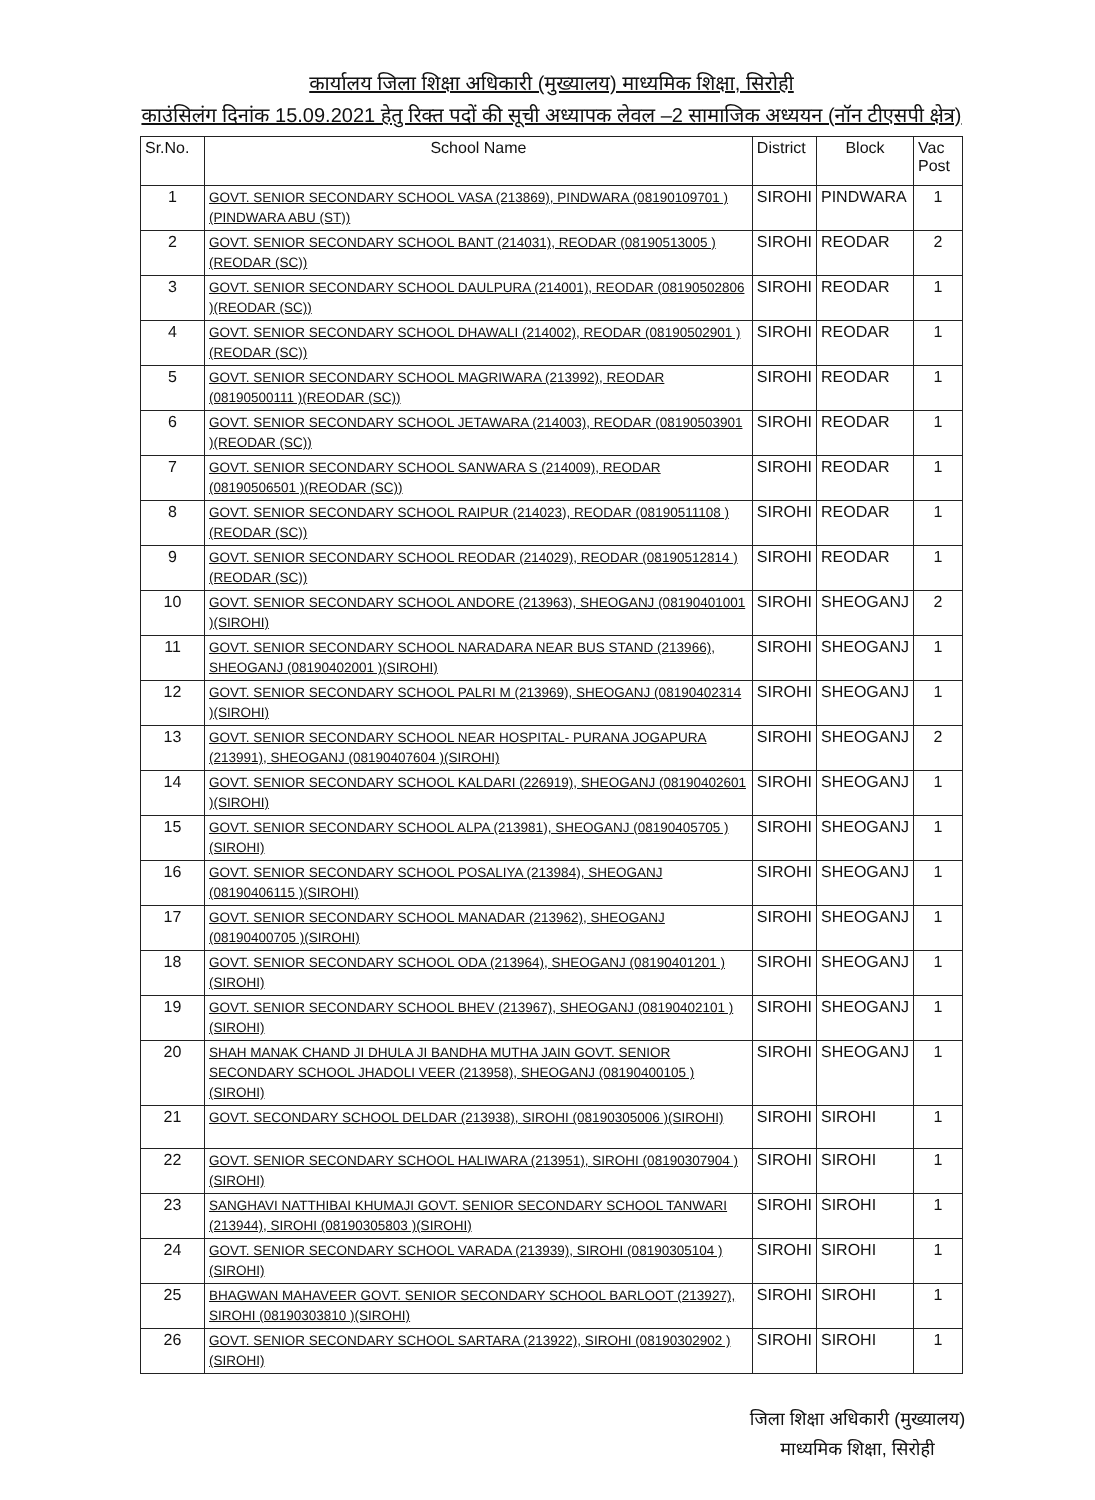कार्यालय जिला शिक्षा अधिकारी (मुख्यालय) माध्यमिक शिक्षा, सिरोही
काउंसिलंग दिनांक 15.09.2021 हेतु रिक्त पदों की सूची अध्यापक लेवल –2 सामाजिक अध्ययन (नॉन टीएसपी क्षेत्र)
| Sr.No. | School Name | District | Block | Vac Post |
| --- | --- | --- | --- | --- |
| 1 | GOVT. SENIOR SECONDARY SCHOOL VASA (213869), PINDWARA (08190109701 )(PINDWARA ABU (ST)) | SIROHI | PINDWARA | 1 |
| 2 | GOVT. SENIOR SECONDARY SCHOOL BANT (214031), REODAR (08190513005 )(REODAR (SC)) | SIROHI | REODAR | 2 |
| 3 | GOVT. SENIOR SECONDARY SCHOOL DAULPURA (214001), REODAR (08190502806 )(REODAR (SC)) | SIROHI | REODAR | 1 |
| 4 | GOVT. SENIOR SECONDARY SCHOOL DHAWALI (214002), REODAR (08190502901 )(REODAR (SC)) | SIROHI | REODAR | 1 |
| 5 | GOVT. SENIOR SECONDARY SCHOOL MAGRIWARA (213992), REODAR (08190500111 )(REODAR (SC)) | SIROHI | REODAR | 1 |
| 6 | GOVT. SENIOR SECONDARY SCHOOL JETAWARA (214003), REODAR (08190503901 )(REODAR (SC)) | SIROHI | REODAR | 1 |
| 7 | GOVT. SENIOR SECONDARY SCHOOL SANWARA S (214009), REODAR (08190506501 )(REODAR (SC)) | SIROHI | REODAR | 1 |
| 8 | GOVT. SENIOR SECONDARY SCHOOL RAIPUR (214023), REODAR (08190511108 )(REODAR (SC)) | SIROHI | REODAR | 1 |
| 9 | GOVT. SENIOR SECONDARY SCHOOL REODAR (214029), REODAR (08190512814 )(REODAR (SC)) | SIROHI | REODAR | 1 |
| 10 | GOVT. SENIOR SECONDARY SCHOOL ANDORE (213963), SHEOGANJ (08190401001 )(SIROHI) | SIROHI | SHEOGANJ | 2 |
| 11 | GOVT. SENIOR SECONDARY SCHOOL NARADARA NEAR BUS STAND (213966), SHEOGANJ (08190402001 )(SIROHI) | SIROHI | SHEOGANJ | 1 |
| 12 | GOVT. SENIOR SECONDARY SCHOOL PALRI M (213969), SHEOGANJ (08190402314 )(SIROHI) | SIROHI | SHEOGANJ | 1 |
| 13 | GOVT. SENIOR SECONDARY SCHOOL NEAR HOSPITAL- PURANA JOGAPURA (213991), SHEOGANJ (08190407604 )(SIROHI) | SIROHI | SHEOGANJ | 2 |
| 14 | GOVT. SENIOR SECONDARY SCHOOL KALDARI (226919), SHEOGANJ (08190402601 )(SIROHI) | SIROHI | SHEOGANJ | 1 |
| 15 | GOVT. SENIOR SECONDARY SCHOOL ALPA (213981), SHEOGANJ (08190405705 )(SIROHI) | SIROHI | SHEOGANJ | 1 |
| 16 | GOVT. SENIOR SECONDARY SCHOOL POSALIYA (213984), SHEOGANJ (08190406115 )(SIROHI) | SIROHI | SHEOGANJ | 1 |
| 17 | GOVT. SENIOR SECONDARY SCHOOL MANADAR (213962), SHEOGANJ (08190400705 )(SIROHI) | SIROHI | SHEOGANJ | 1 |
| 18 | GOVT. SENIOR SECONDARY SCHOOL ODA (213964), SHEOGANJ (08190401201 )(SIROHI) | SIROHI | SHEOGANJ | 1 |
| 19 | GOVT. SENIOR SECONDARY SCHOOL BHEV (213967), SHEOGANJ (08190402101 )(SIROHI) | SIROHI | SHEOGANJ | 1 |
| 20 | SHAH MANAK CHAND JI DHULA JI BANDHA MUTHA JAIN GOVT. SENIOR SECONDARY SCHOOL JHADOLI VEER (213958), SHEOGANJ (08190400105 )(SIROHI) | SIROHI | SHEOGANJ | 1 |
| 21 | GOVT. SECONDARY SCHOOL DELDAR (213938), SIROHI (08190305006 )(SIROHI) | SIROHI | SIROHI | 1 |
| 22 | GOVT. SENIOR SECONDARY SCHOOL HALIWARA (213951), SIROHI (08190307904 )(SIROHI) | SIROHI | SIROHI | 1 |
| 23 | SANGHAVI NATTHIBAI KHUMAJI GOVT. SENIOR SECONDARY SCHOOL TANWARI (213944), SIROHI (08190305803 )(SIROHI) | SIROHI | SIROHI | 1 |
| 24 | GOVT. SENIOR SECONDARY SCHOOL VARADA (213939), SIROHI (08190305104 )(SIROHI) | SIROHI | SIROHI | 1 |
| 25 | BHAGWAN MAHAVEER GOVT. SENIOR SECONDARY SCHOOL BARLOOT (213927), SIROHI (08190303810 )(SIROHI) | SIROHI | SIROHI | 1 |
| 26 | GOVT. SENIOR SECONDARY SCHOOL SARTARA (213922), SIROHI (08190302902 )(SIROHI) | SIROHI | SIROHI | 1 |
जिला शिक्षा अधिकारी (मुख्यालय)
माध्यमिक शिक्षा, सिरोही